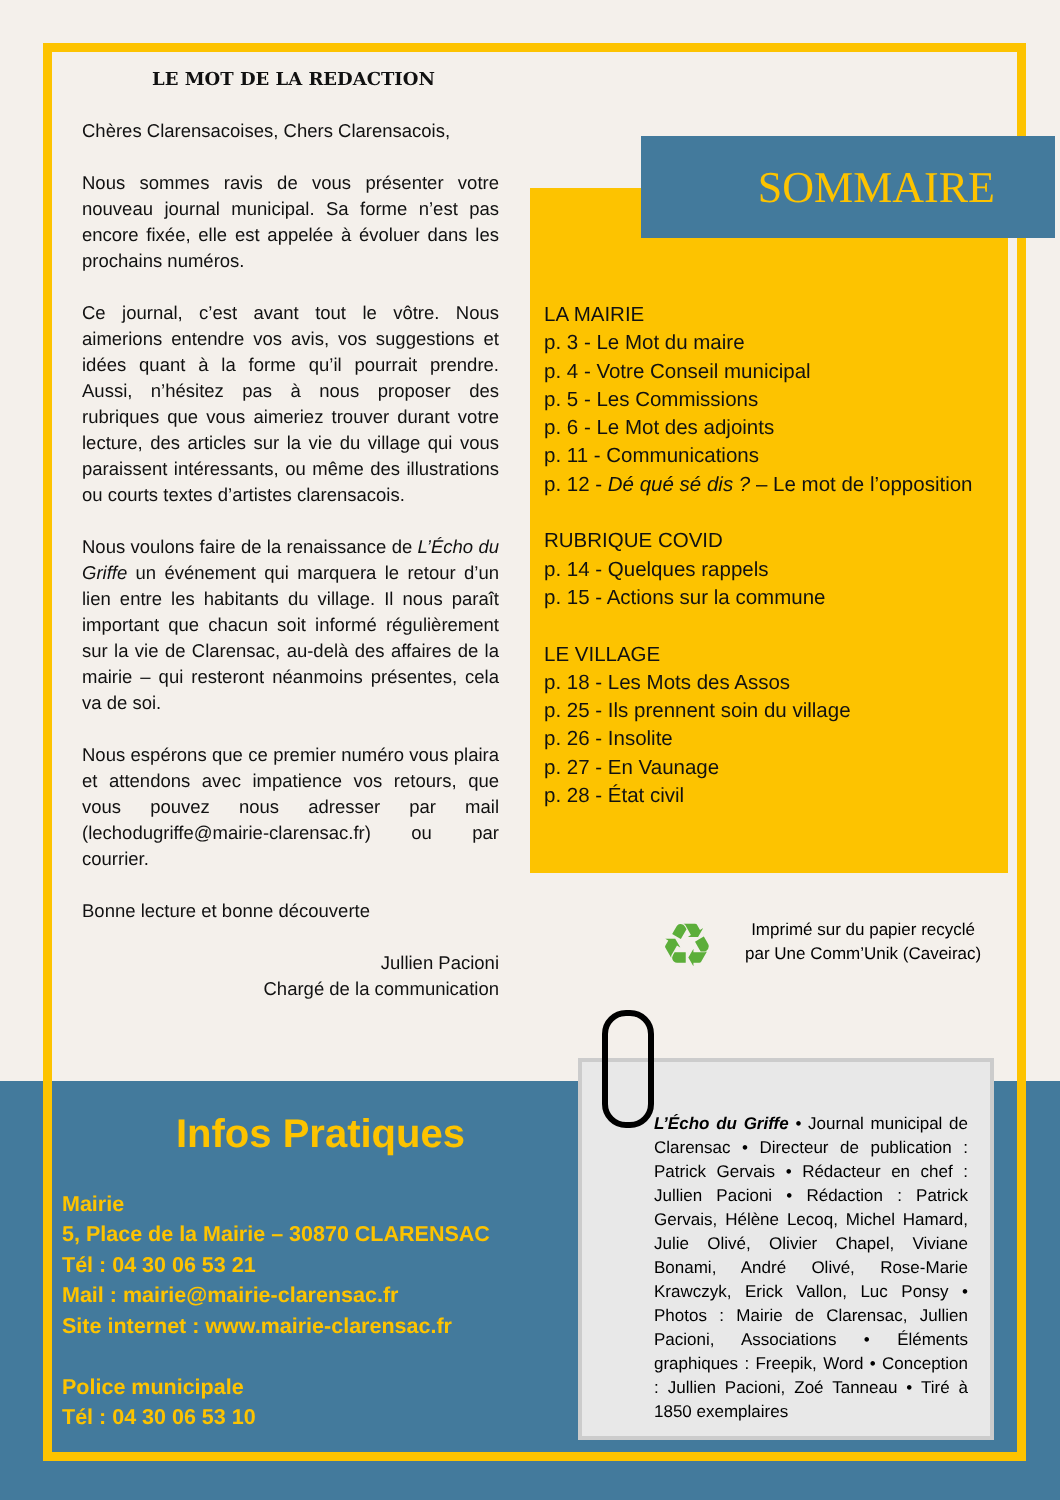LE MOT DE LA REDACTION
Chères Clarensacoises, Chers Clarensacois,
Nous sommes ravis de vous présenter votre nouveau journal municipal. Sa forme n’est pas encore fixée, elle est appelée à évoluer dans les prochains numéros.
Ce journal, c’est avant tout le vôtre. Nous aimerions entendre vos avis, vos suggestions et idées quant à la forme qu’il pourrait prendre. Aussi, n’hésitez pas à nous proposer des rubriques que vous aimeriez trouver durant votre lecture, des articles sur la vie du village qui vous paraissent intéressants, ou même des illustrations ou courts textes d’artistes clarensacois.
Nous voulons faire de la renaissance de L’Écho du Griffe un événement qui marquera le retour d’un lien entre les habitants du village. Il nous paraît important que chacun soit informé régulièrement sur la vie de Clarensac, au-delà des affaires de la mairie – qui resteront néanmoins présentes, cela va de soi.
Nous espérons que ce premier numéro vous plaira et attendons avec impatience vos retours, que vous pouvez nous adresser par mail (lechodugriffe@mairie-clarensac.fr) ou par courrier.
Bonne lecture et bonne découverte
Jullien Pacioni
Chargé de la communication
SOMMAIRE
LA MAIRIE
p. 3 - Le Mot du maire
p. 4 - Votre Conseil municipal
p. 5 - Les Commissions
p. 6 - Le Mot des adjoints
p. 11 - Communications
p. 12 - Dé qué sé dis ? – Le mot de l’opposition
RUBRIQUE COVID
p. 14 - Quelques rappels
p. 15 - Actions sur la commune
LE VILLAGE
p. 18 - Les Mots des Assos
p. 25 - Ils prennent soin du village
p. 26 - Insolite
p. 27 - En Vaunage
p. 28 - État civil
♻
Imprimé sur du papier recyclé
par Une Comm’Unik (Caveirac)
Infos Pratiques
Mairie
5, Place de la Mairie – 30870 CLARENSAC
Tél : 04 30 06 53 21
Mail : mairie@mairie-clarensac.fr
Site internet : www.mairie-clarensac.fr
Police municipale
Tél : 04 30 06 53 10
L’Écho du Griffe • Journal municipal de Clarensac • Directeur de publication : Patrick Gervais • Rédacteur en chef : Jullien Pacioni • Rédaction : Patrick Gervais, Hélène Lecoq, Michel Hamard, Julie Olivé, Olivier Chapel, Viviane Bonami, André Olivé, Rose-Marie Krawczyk, Erick Vallon, Luc Ponsy • Photos : Mairie de Clarensac, Jullien Pacioni, Associations • Éléments graphiques : Freepik, Word • Conception : Jullien Pacioni, Zoé Tanneau • Tiré à 1850 exemplaires